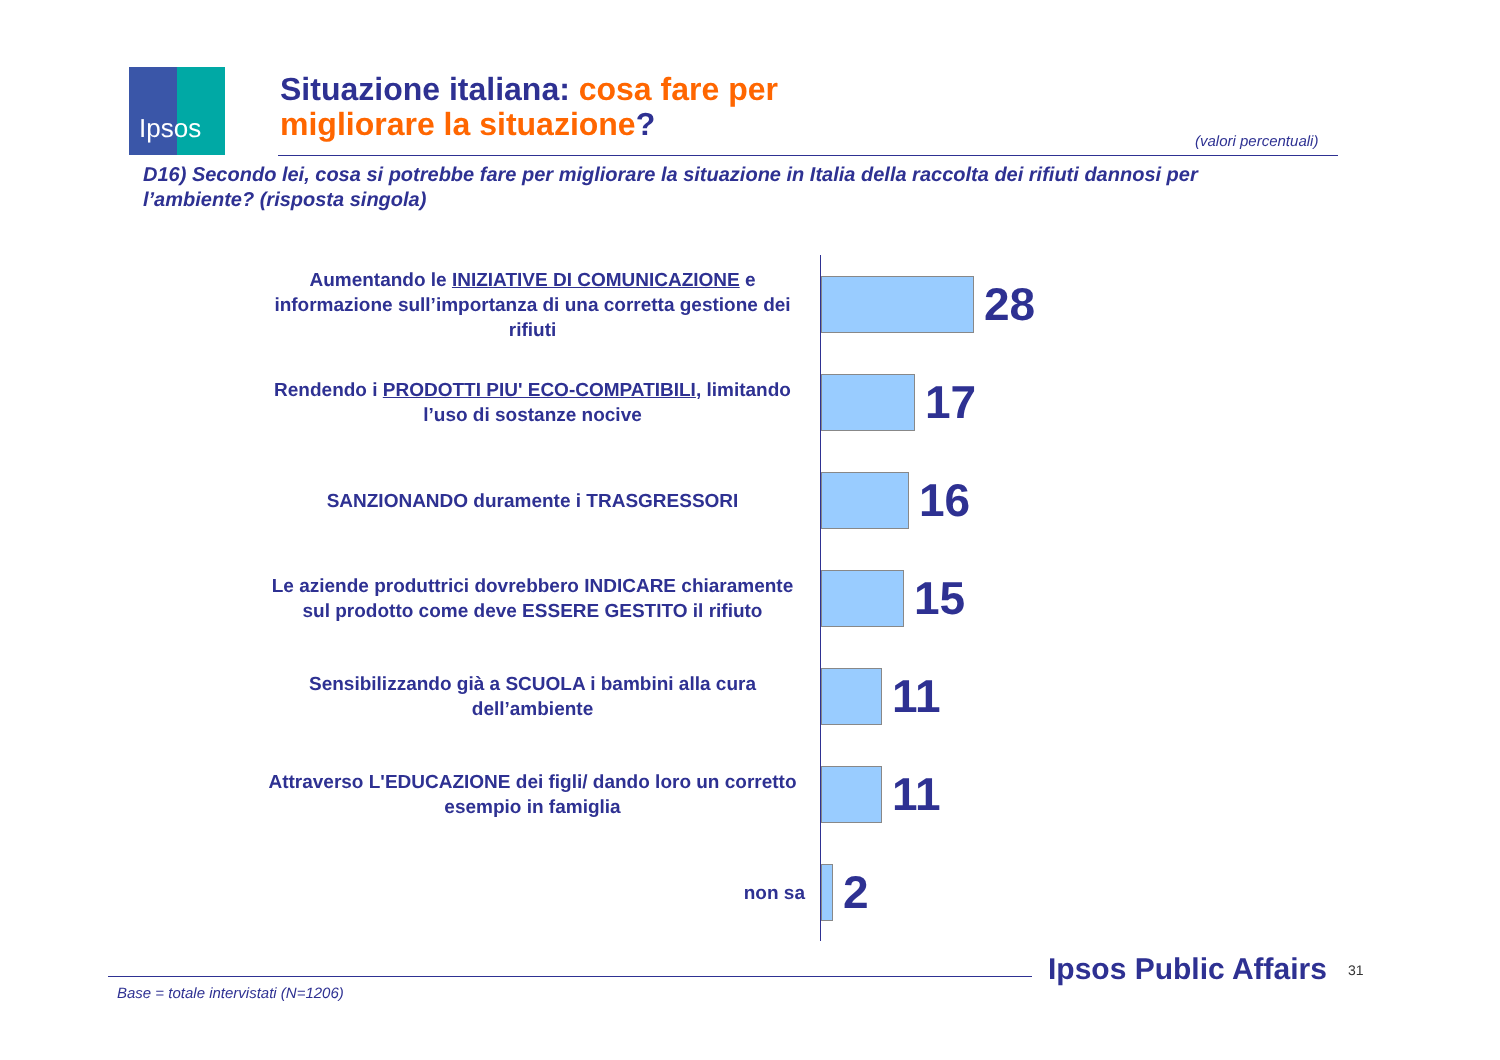Ipsos
Situazione italiana: cosa fare per
migliorare la situazione?
(valori percentuali)
D16) Secondo lei, cosa si potrebbe fare per migliorare la situazione in Italia della raccolta dei rifiuti dannosi per l’ambiente? (risposta singola)
Aumentando le INIZIATIVE DI COMUNICAZIONE e informazione sull’importanza di una corretta gestione dei rifiuti
28
Rendendo i PRODOTTI PIU' ECO-COMPATIBILI, limitando l’uso di sostanze nocive
17
SANZIONANDO duramente i TRASGRESSORI
16
Le aziende produttrici dovrebbero INDICARE chiaramente sul prodotto come deve ESSERE GESTITO il rifiuto
15
Sensibilizzando già a SCUOLA i bambini alla cura dell’ambiente
11
Attraverso L'EDUCAZIONE dei figli/ dando loro un corretto esempio in famiglia
11
non sa
2
Ipsos Public Affairs 31
Base = totale intervistati (N=1206)